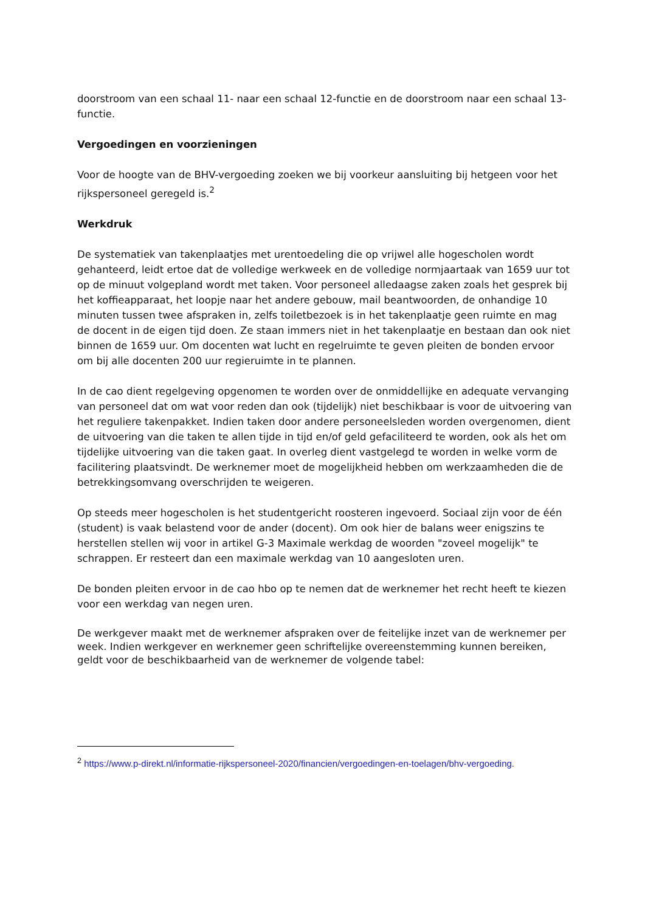doorstroom van een schaal 11- naar een schaal 12-functie en de doorstroom naar een schaal 13-functie.
Vergoedingen en voorzieningen
Voor de hoogte van de BHV-vergoeding zoeken we bij voorkeur aansluiting bij hetgeen voor het rijkspersoneel geregeld is.<sup>2</sup>
Werkdruk
De systematiek van takenplaatjes met urentoedeling die op vrijwel alle hogescholen wordt gehanteerd, leidt ertoe dat de volledige werkweek en de volledige normjaartaak van 1659 uur tot op de minuut volgepland wordt met taken. Voor personeel alledaagse zaken zoals het gesprek bij het koffieapparaat, het loopje naar het andere gebouw, mail beantwoorden, de onhandige 10 minuten tussen twee afspraken in, zelfs toiletbezoek is in het takenplaatje geen ruimte en mag de docent in de eigen tijd doen. Ze staan immers niet in het takenplaatje en bestaan dan ook niet binnen de 1659 uur. Om docenten wat lucht en regelruimte te geven pleiten de bonden ervoor om bij alle docenten 200 uur regieruimte in te plannen.
In de cao dient regelgeving opgenomen te worden over de onmiddellijke en adequate vervanging van personeel dat om wat voor reden dan ook (tijdelijk) niet beschikbaar is voor de uitvoering van het reguliere takenpakket. Indien taken door andere personeelsleden worden overgenomen, dient de uitvoering van die taken te allen tijde in tijd en/of geld gefaciliteerd te worden, ook als het om tijdelijke uitvoering van die taken gaat. In overleg dient vastgelegd te worden in welke vorm de facilitering plaatsvindt. De werknemer moet de mogelijkheid hebben om werkzaamheden die de betrekkingsomvang overschrijden te weigeren.
Op steeds meer hogescholen is het studentgericht roosteren ingevoerd. Sociaal zijn voor de één (student) is vaak belastend voor de ander (docent). Om ook hier de balans weer enigszins te herstellen stellen wij voor in artikel G-3 Maximale werkdag de woorden "zoveel mogelijk" te schrappen. Er resteert dan een maximale werkdag van 10 aangesloten uren.
De bonden pleiten ervoor in de cao hbo op te nemen dat de werknemer het recht heeft te kiezen voor een werkdag van negen uren.
De werkgever maakt met de werknemer afspraken over de feitelijke inzet van de werknemer per week. Indien werkgever en werknemer geen schriftelijke overeenstemming kunnen bereiken, geldt voor de beschikbaarheid van de werknemer de volgende tabel:
<sup>2</sup> https://www.p-direkt.nl/informatie-rijkspersoneel-2020/financien/vergoedingen-en-toelagen/bhv-vergoeding.